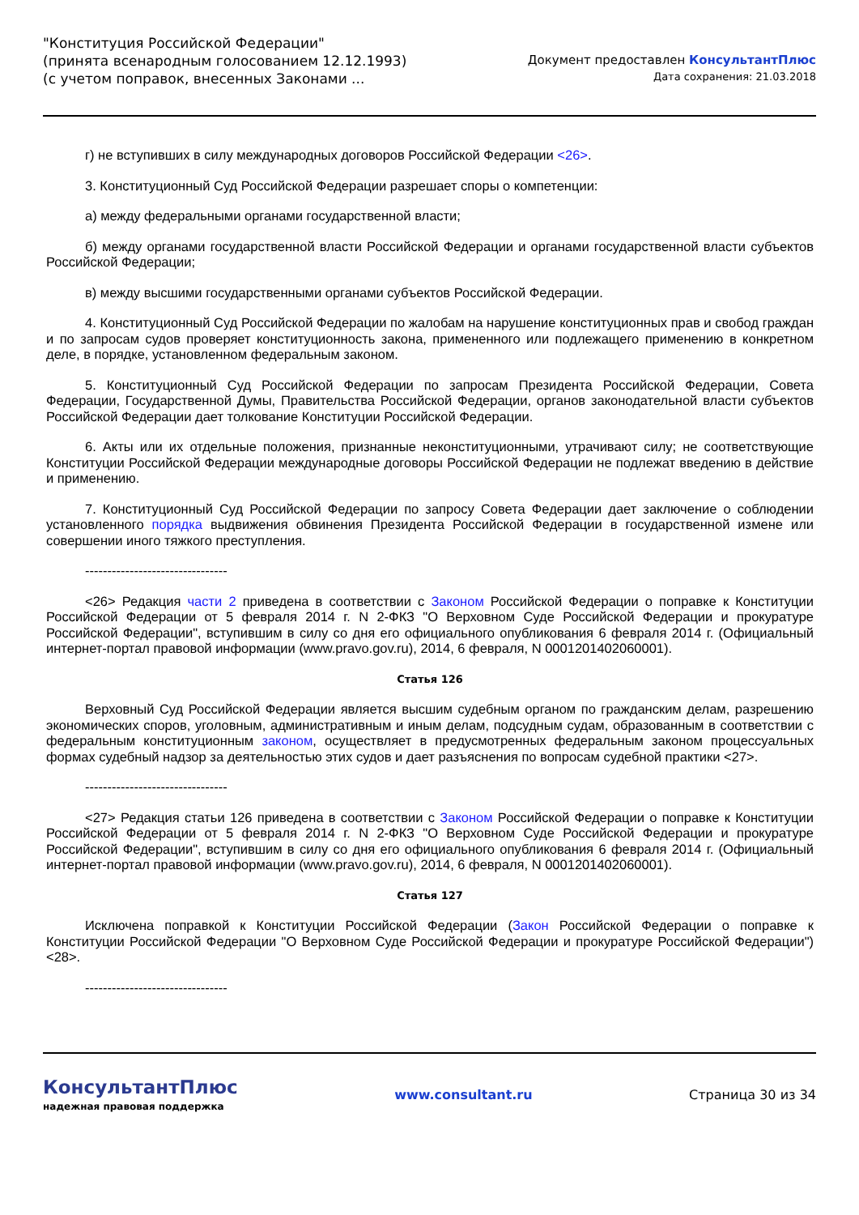"Конституция Российской Федерации"
(принята всенародным голосованием 12.12.1993)
(с учетом поправок, внесенных Законами ...
Документ предоставлен КонсультантПлюс
Дата сохранения: 21.03.2018
г) не вступивших в силу международных договоров Российской Федерации <26>.
3. Конституционный Суд Российской Федерации разрешает споры о компетенции:
а) между федеральными органами государственной власти;
б) между органами государственной власти Российской Федерации и органами государственной власти субъектов Российской Федерации;
в) между высшими государственными органами субъектов Российской Федерации.
4. Конституционный Суд Российской Федерации по жалобам на нарушение конституционных прав и свобод граждан и по запросам судов проверяет конституционность закона, примененного или подлежащего применению в конкретном деле, в порядке, установленном федеральным законом.
5. Конституционный Суд Российской Федерации по запросам Президента Российской Федерации, Совета Федерации, Государственной Думы, Правительства Российской Федерации, органов законодательной власти субъектов Российской Федерации дает толкование Конституции Российской Федерации.
6. Акты или их отдельные положения, признанные неконституционными, утрачивают силу; не соответствующие Конституции Российской Федерации международные договоры Российской Федерации не подлежат введению в действие и применению.
7. Конституционный Суд Российской Федерации по запросу Совета Федерации дает заключение о соблюдении установленного порядка выдвижения обвинения Президента Российской Федерации в государственной измене или совершении иного тяжкого преступления.
--------------------------------
<26> Редакция части 2 приведена в соответствии с Законом Российской Федерации о поправке к Конституции Российской Федерации от 5 февраля 2014 г. N 2-ФКЗ "О Верховном Суде Российской Федерации и прокуратуре Российской Федерации", вступившим в силу со дня его официального опубликования 6 февраля 2014 г. (Официальный интернет-портал правовой информации (www.pravo.gov.ru), 2014, 6 февраля, N 0001201402060001).
Статья 126
Верховный Суд Российской Федерации является высшим судебным органом по гражданским делам, разрешению экономических споров, уголовным, административным и иным делам, подсудным судам, образованным в соответствии с федеральным конституционным законом, осуществляет в предусмотренных федеральным законом процессуальных формах судебный надзор за деятельностью этих судов и дает разъяснения по вопросам судебной практики <27>.
--------------------------------
<27> Редакция статьи 126 приведена в соответствии с Законом Российской Федерации о поправке к Конституции Российской Федерации от 5 февраля 2014 г. N 2-ФКЗ "О Верховном Суде Российской Федерации и прокуратуре Российской Федерации", вступившим в силу со дня его официального опубликования 6 февраля 2014 г. (Официальный интернет-портал правовой информации (www.pravo.gov.ru), 2014, 6 февраля, N 0001201402060001).
Статья 127
Исключена поправкой к Конституции Российской Федерации (Закон Российской Федерации о поправке к Конституции Российской Федерации "О Верховном Суде Российской Федерации и прокуратуре Российской Федерации") <28>.
--------------------------------
КонсультантПлюс
надежная правовая поддержка
www.consultant.ru Страница 30 из 34